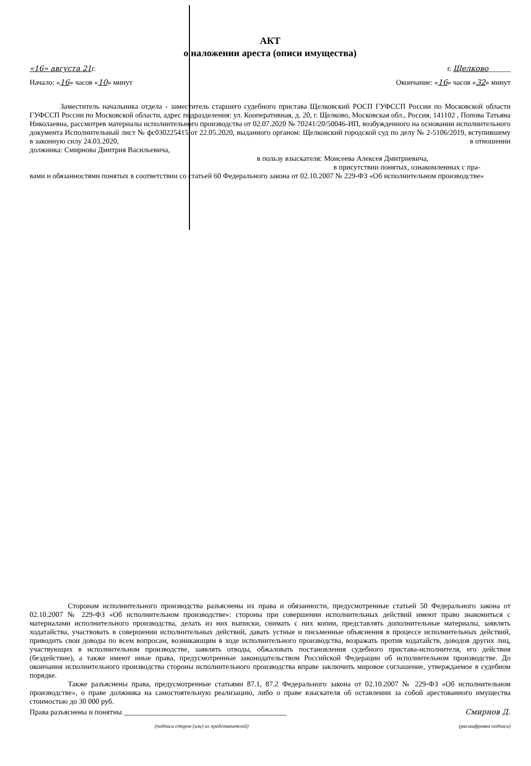АКТ
о наложении ареста (описи имущества)
«16» августа 21г. г. Щелково______
Начало: «16» часов «10» минут Окончание: «16» часов «32» минут
Заместитель начальника отдела - заместитель старшего судебного пристава Щелковский РОСП ГУФССП России по Московской области ГУФССП России по Московской области, адрес подразделения: ул. Кооперативная, д. 20, г. Щелково, Московская обл., Россия, 141102 , Попова Татьяна Николаевна, рассмотрев материалы исполнительного производства от 02.07.2020 № 70241/20/50046-ИП, возбужденного на основании исполнительного документа Исполнительный лист № фс030225415 от 22.05.2020, выданного органом: Щелковский городской суд по делу № 2-5106/2019, вступившему в законную силу 24.03.2020, в отношении
должника: Смирнова Дмитрия Васильевича,
в пользу взыскателя: Моисеева Алексея Дмитриевича,
в присутствии понятых, ознакомленных с пра-
вами и обязанностями понятых в соответствии со статьей 60 Федерального закона от 02.10.2007 № 229-ФЗ «Об исполнительном производстве»
Сторонам исполнительного производства разъяснены их права и обязанности, предусмотренные статьей 50 Федерального закона от 02.10.2007 № 229-ФЗ «Об исполнительном производстве»: стороны при совершении исполнительных действий имеют право знакомиться с материалами исполнительного производства, делать из них выписки, снимать с них копии, представлять дополнительные материалы, заявлять ходатайства, участвовать в совершении исполнительных действий, давать устные и письменные объяснения в процессе исполнительных действий, приводить свои доводы по всем вопросам, возникающим в ходе исполнительного производства, возражать против ходатайств, доводов других лиц, участвующих в исполнительном производстве, заявлять отводы, обжаловать постановления судебного пристава-исполнителя, его действия (бездействие), а также имеют иные права, предусмотренные законодательством Российской Федерации об исполнительном производстве. До окончания исполнительного производства стороны исполнительного производства вправе заключить мировое соглашение, утверждаемое в судебном порядке.
Также разъяснены права, предусмотренные статьями 87.1, 87.2 Федерального закона от 02.10.2007 № 229-ФЗ «Об исполнительном производстве», о праве должника на самостоятельную реализацию, либо о праве взыскателя об оставлении за собой арестованного имущества стоимостью до 30 000 руб.
Права разъяснены и понятны ____________________________________________ Смирнов Д.
(подписи сторон (или) их представителей) (расшифровка подписи)